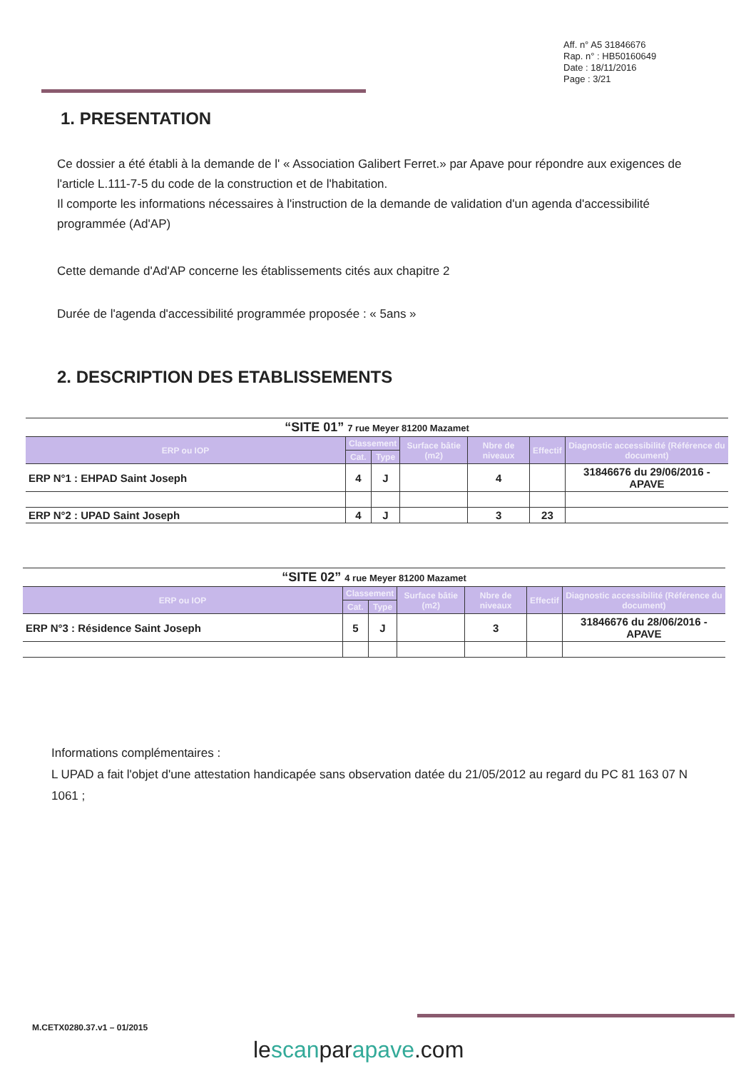Aff. n° A5 31846676
Rap. n° : HB50160649
Date : 18/11/2016
Page : 3/21
1. PRESENTATION
Ce dossier a été établi à la demande de l' « Association Galibert Ferret.» par Apave pour répondre aux exigences de l'article L.111-7-5 du code de la construction et de l'habitation.
Il comporte les informations nécessaires à l'instruction de la demande de validation d'un agenda d'accessibilité programmée (Ad'AP)
Cette demande d'Ad'AP concerne les établissements cités aux chapitre 2
Durée de l'agenda d'accessibilité programmée proposée : « 5ans »
2. DESCRIPTION DES ETABLISSEMENTS
| “SITE 01” 7 rue Meyer 81200 Mazamet | | | | | | |
| ERP ou IOP | Classement | | Surface bâtie (m2) | Nbre de niveaux | Effectif | Diagnostic accessibilité (Référence du document) |
| | Cat. | Type | | | | |
| ERP N°1 : EHPAD Saint Joseph | 4 | J | | 4 | | 31846676 du 29/06/2016 - APAVE |
| ERP N°2 : UPAD Saint Joseph | 4 | J | | 3 | 23 | |
| “SITE 02” 4 rue Meyer 81200 Mazamet | | | | | | |
| ERP ou IOP | Classement | | Surface bâtie (m2) | Nbre de niveaux | Effectif | Diagnostic accessibilité (Référence du document) |
| | Cat. | Type | | | | |
| ERP N°3 : Résidence Saint Joseph | 5 | J | | 3 | | 31846676 du 28/06/2016 - APAVE |
Informations complémentaires :
L UPAD a fait l'objet d'une attestation handicapée sans observation datée du 21/05/2012 au regard du PC 81 163 07 N 1061 ;
M.CETX0280.37.v1 – 01/2015
lescanparapave.com